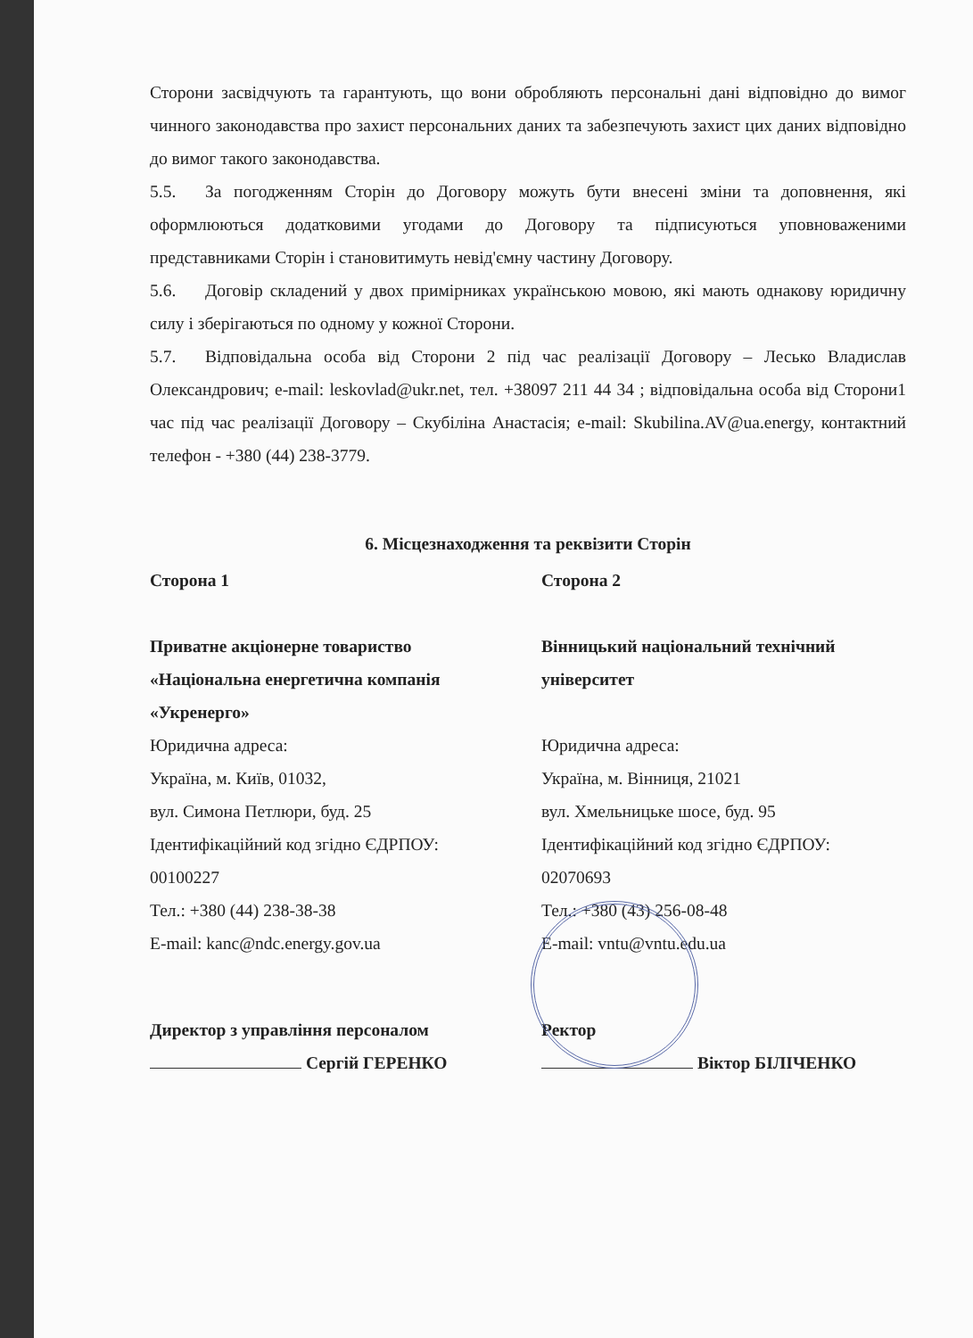Сторони засвідчують та гарантують, що вони обробляють персональні дані відповідно до вимог чинного законодавства про захист персональних даних та забезпечують захист цих даних відповідно до вимог такого законодавства.
5.5. За погодженням Сторін до Договору можуть бути внесені зміни та доповнення, які оформлюються додатковими угодами до Договору та підписуються уповноваженими представниками Сторін і становитимуть невід'ємну частину Договору.
5.6. Договір складений у двох примірниках українською мовою, які мають однакову юридичну силу і зберігаються по одному у кожної Сторони.
5.7. Відповідальна особа від Сторони 2 під час реалізації Договору – Лесько Владислав Олександрович; e-mail: leskovlad@ukr.net, тел. +38097 211 44 34 ; відповідальна особа від Сторони1 час під час реалізації Договору – Скубіліна Анастасія; e-mail: Skubilina.AV@ua.energy, контактний телефон - +380 (44) 238-3779.
6. Місцезнаходження та реквізити Сторін
Сторона 1
Приватне акціонерне товариство «Національна енергетична компанія «Укренерго»
Юридична адреса:
Україна, м. Київ, 01032,
вул. Симона Петлюри, буд. 25
Ідентифікаційний код згідно ЄДРПОУ:
00100227
Тел.: +380 (44) 238-38-38
E-mail: kanc@ndc.energy.gov.ua
Сторона 2
Вінницький національний технічний університет
Юридична адреса:
Україна, м. Вінниця, 21021
вул. Хмельницьке шосе, буд. 95
Ідентифікаційний код згідно ЄДРПОУ:
02070693
Тел.: +380 (43) 256-08-48
E-mail: vntu@vntu.edu.ua
Директор з управління персоналом
Сергій ГЕРЕНКО
Ректор
Віктор БІЛІЧЕНКО